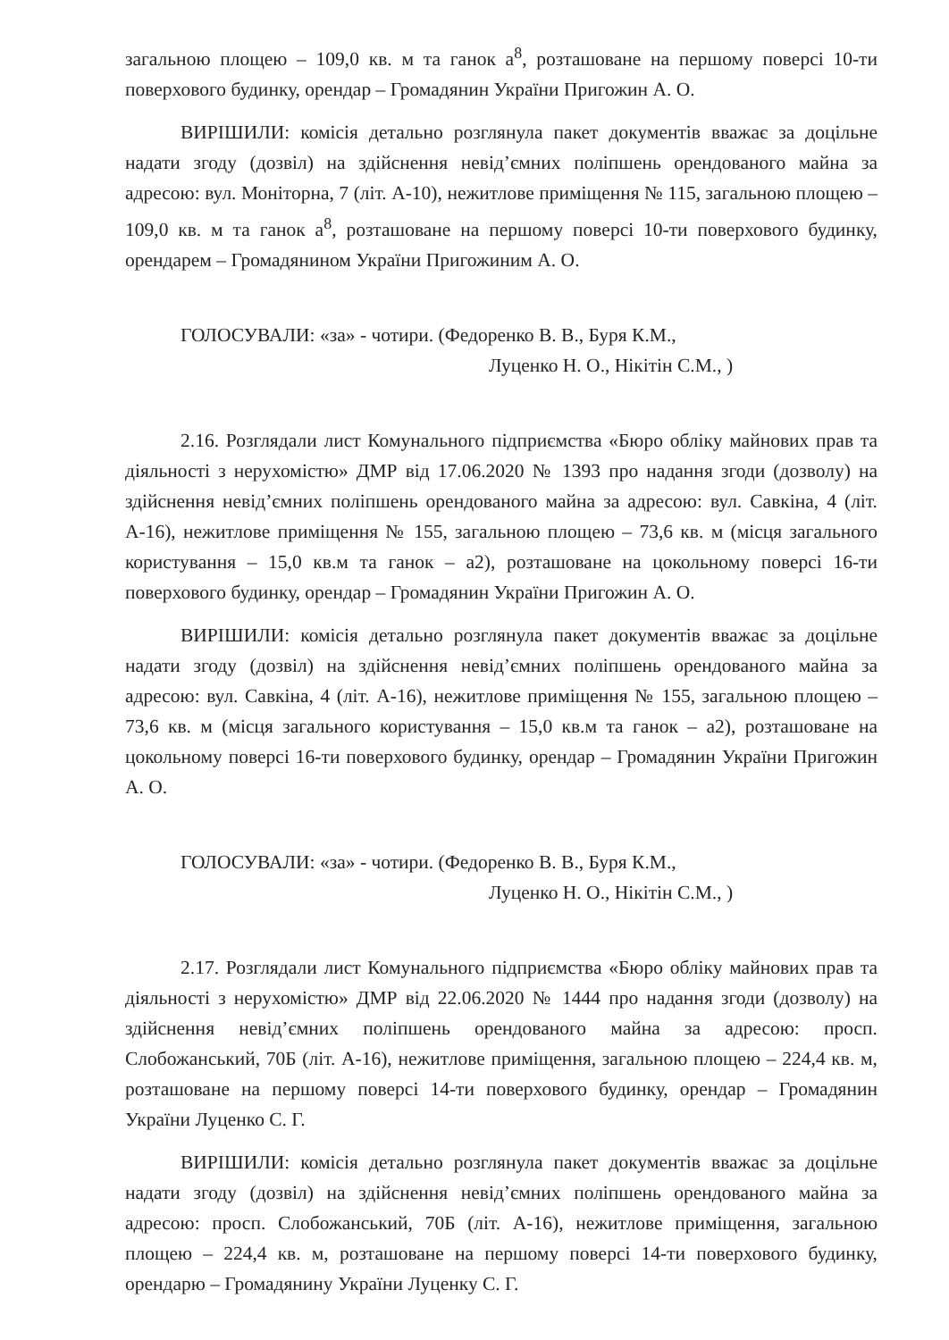загальною площею – 109,0 кв. м та ганок а<sup>8</sup>, розташоване на першому поверсі 10-ти поверхового будинку, орендар – Громадянин України Пригожин А. О.
ВИРІШИЛИ: комісія детально розглянула пакет документів вважає за доцільне надати згоду (дозвіл) на здійснення невід’ємних поліпшень орендованого майна за адресою: вул. Моніторна, 7 (літ. А-10), нежитлове приміщення № 115, загальною площею – 109,0 кв. м та ганок а<sup>8</sup>, розташоване на першому поверсі 10-ти поверхового будинку, орендарем – Громадянином України Пригожиним А. О.
ГОЛОСУВАЛИ: «за» - чотири. (Федоренко В. В., Буря К.М.,
Луценко Н. О., Нікітін С.М., )
2.16. Розглядали лист Комунального підприємства «Бюро обліку майнових прав та діяльності з нерухомістю» ДМР від 17.06.2020 № 1393 про надання згоди (дозволу) на здійснення невід’ємних поліпшень орендованого майна за адресою: вул. Савкіна, 4 (літ. А-16), нежитлове приміщення № 155, загальною площею – 73,6 кв. м (місця загального користування – 15,0 кв.м та ганок – а2), розташоване на цокольному поверсі 16-ти поверхового будинку, орендар – Громадянин України Пригожин А. О.
ВИРІШИЛИ: комісія детально розглянула пакет документів вважає за доцільне надати згоду (дозвіл) на здійснення невід’ємних поліпшень орендованого майна за адресою: вул. Савкіна, 4 (літ. А-16), нежитлове приміщення № 155, загальною площею – 73,6 кв. м (місця загального користування – 15,0 кв.м та ганок – а2), розташоване на цокольному поверсі 16-ти поверхового будинку, орендар – Громадянин України Пригожин А. О.
ГОЛОСУВАЛИ: «за» - чотири. (Федоренко В. В., Буря К.М.,
Луценко Н. О., Нікітін С.М., )
2.17. Розглядали лист Комунального підприємства «Бюро обліку майнових прав та діяльності з нерухомістю» ДМР від 22.06.2020 № 1444 про надання згоди (дозволу) на здійснення невід’ємних поліпшень орендованого майна за адресою: просп. Слобожанський, 70Б (літ. А-16), нежитлове приміщення, загальною площею – 224,4 кв. м, розташоване на першому поверсі 14-ти поверхового будинку, орендар – Громадянин України Луценко С. Г.
ВИРІШИЛИ: комісія детально розглянула пакет документів вважає за доцільне надати згоду (дозвіл) на здійснення невід’ємних поліпшень орендованого майна за адресою: просп. Слобожанський, 70Б (літ. А-16), нежитлове приміщення, загальною площею – 224,4 кв. м, розташоване на першому поверсі 14-ти поверхового будинку, орендарю – Громадянину України Луценку С. Г.